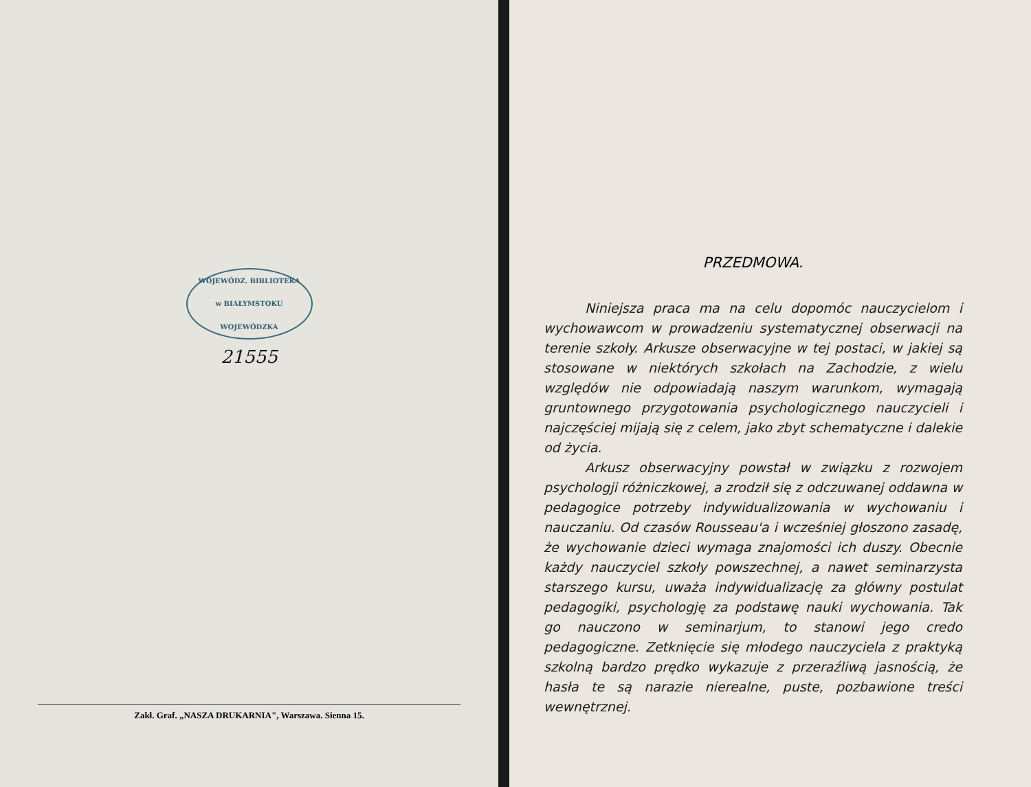WOJEWÓDZ. BIBLIOTEKA
w BIAŁYMSTOKU
WOJEWÓDZKA
21555
Zakł. Graf. „NASZA DRUKARNIA", Warszawa. Sienna 15.
PRZEDMOWA.
Niniejsza praca ma na celu dopomóc nauczycielom i wychowawcom w prowadzeniu systematycznej obserwacji na terenie szkoły. Arkusze obserwacyjne w tej postaci, w jakiej są stosowane w niektórych szkołach na Zachodzie, z wielu względów nie odpowiadają naszym warunkom, wymagają gruntownego przygotowania psychologicznego nauczycieli i najczęściej mijają się z celem, jako zbyt schematyczne i dalekie od życia.
Arkusz obserwacyjny powstał w związku z rozwojem psychologji różniczkowej, a zrodził się z odczuwanej oddawna w pedagogice potrzeby indywidualizowania w wychowaniu i nauczaniu. Od czasów Rousseau'a i wcześniej głoszono zasadę, że wychowanie dzieci wymaga znajomości ich duszy. Obecnie każdy nauczyciel szkoły powszechnej, a nawet seminarzysta starszego kursu, uważa indywidualizację za główny postulat pedagogiki, psychologję za podstawę nauki wychowania. Tak go nauczono w seminarjum, to stanowi jego credo pedagogiczne. Zetknięcie się młodego nauczyciela z praktyką szkolną bardzo prędko wykazuje z przeraźliwą jasnością, że hasła te są narazie nierealne, puste, pozbawione treści wewnętrznej.